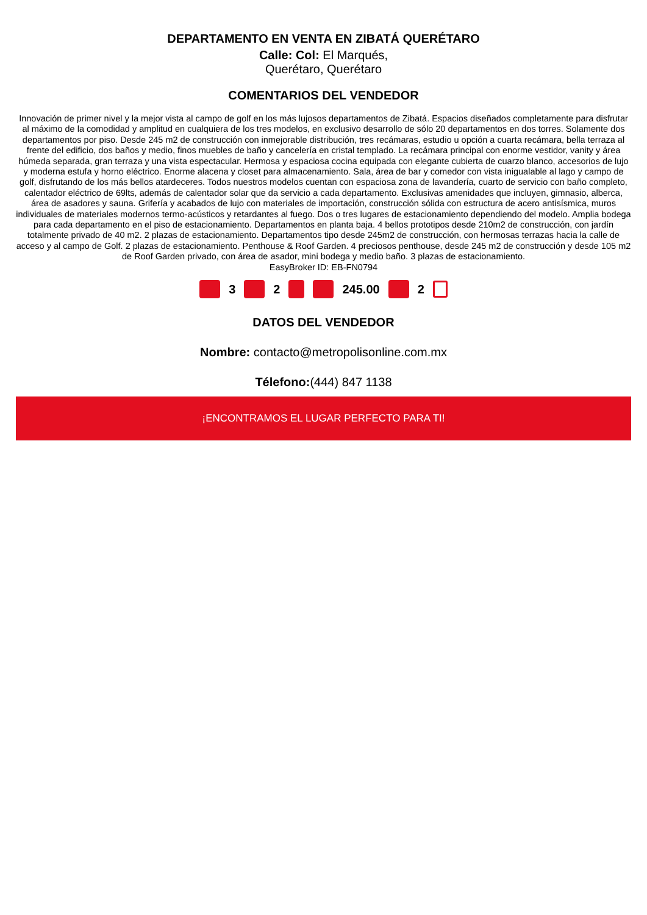DEPARTAMENTO EN VENTA EN ZIBATÁ QUERÉTARO
Calle: Col: El Marqués, Querétaro, Querétaro
COMENTARIOS DEL VENDEDOR
Innovación de primer nivel y la mejor vista al campo de golf en los más lujosos departamentos de Zibatá. Espacios diseñados completamente para disfrutar al máximo de la comodidad y amplitud en cualquiera de los tres modelos, en exclusivo desarrollo de sólo 20 departamentos en dos torres. Solamente dos departamentos por piso. Desde 245 m2 de construcción con inmejorable distribución, tres recámaras, estudio u opción a cuarta recámara, bella terraza al frente del edificio, dos baños y medio, finos muebles de baño y cancelería en cristal templado. La recámara principal con enorme vestidor, vanity y área húmeda separada, gran terraza y una vista espectacular. Hermosa y espaciosa cocina equipada con elegante cubierta de cuarzo blanco, accesorios de lujo y moderna estufa y horno eléctrico. Enorme alacena y closet para almacenamiento. Sala, área de bar y comedor con vista inigualable al lago y campo de golf, disfrutando de los más bellos atardeceres. Todos nuestros modelos cuentan con espaciosa zona de lavandería, cuarto de servicio con baño completo, calentador eléctrico de 69lts, además de calentador solar que da servicio a cada departamento. Exclusivas amenidades que incluyen, gimnasio, alberca, área de asadores y sauna. Grifería y acabados de lujo con materiales de importación, construcción sólida con estructura de acero antisísmica, muros individuales de materiales modernos termo-acústicos y retardantes al fuego. Dos o tres lugares de estacionamiento dependiendo del modelo. Amplia bodega para cada departamento en el piso de estacionamiento. Departamentos en planta baja. 4 bellos prototipos desde 210m2 de construcción, con jardín totalmente privado de 40 m2. 2 plazas de estacionamiento. Departamentos tipo desde 245m2 de construcción, con hermosas terrazas hacia la calle de acceso y al campo de Golf. 2 plazas de estacionamiento. Penthouse & Roof Garden. 4 preciosos penthouse, desde 245 m2 de construcción y desde 105 m2 de Roof Garden privado, con área de asador, mini bodega y medio baño. 3 plazas de estacionamiento.
EasyBroker ID: EB-FN0794
3 2 245.00 2
DATOS DEL VENDEDOR
Nombre: contacto@metropolisonline.com.mx
Télefono:(444) 847 1138
¡ENCONTRAMOS EL LUGAR PERFECTO PARA TI!